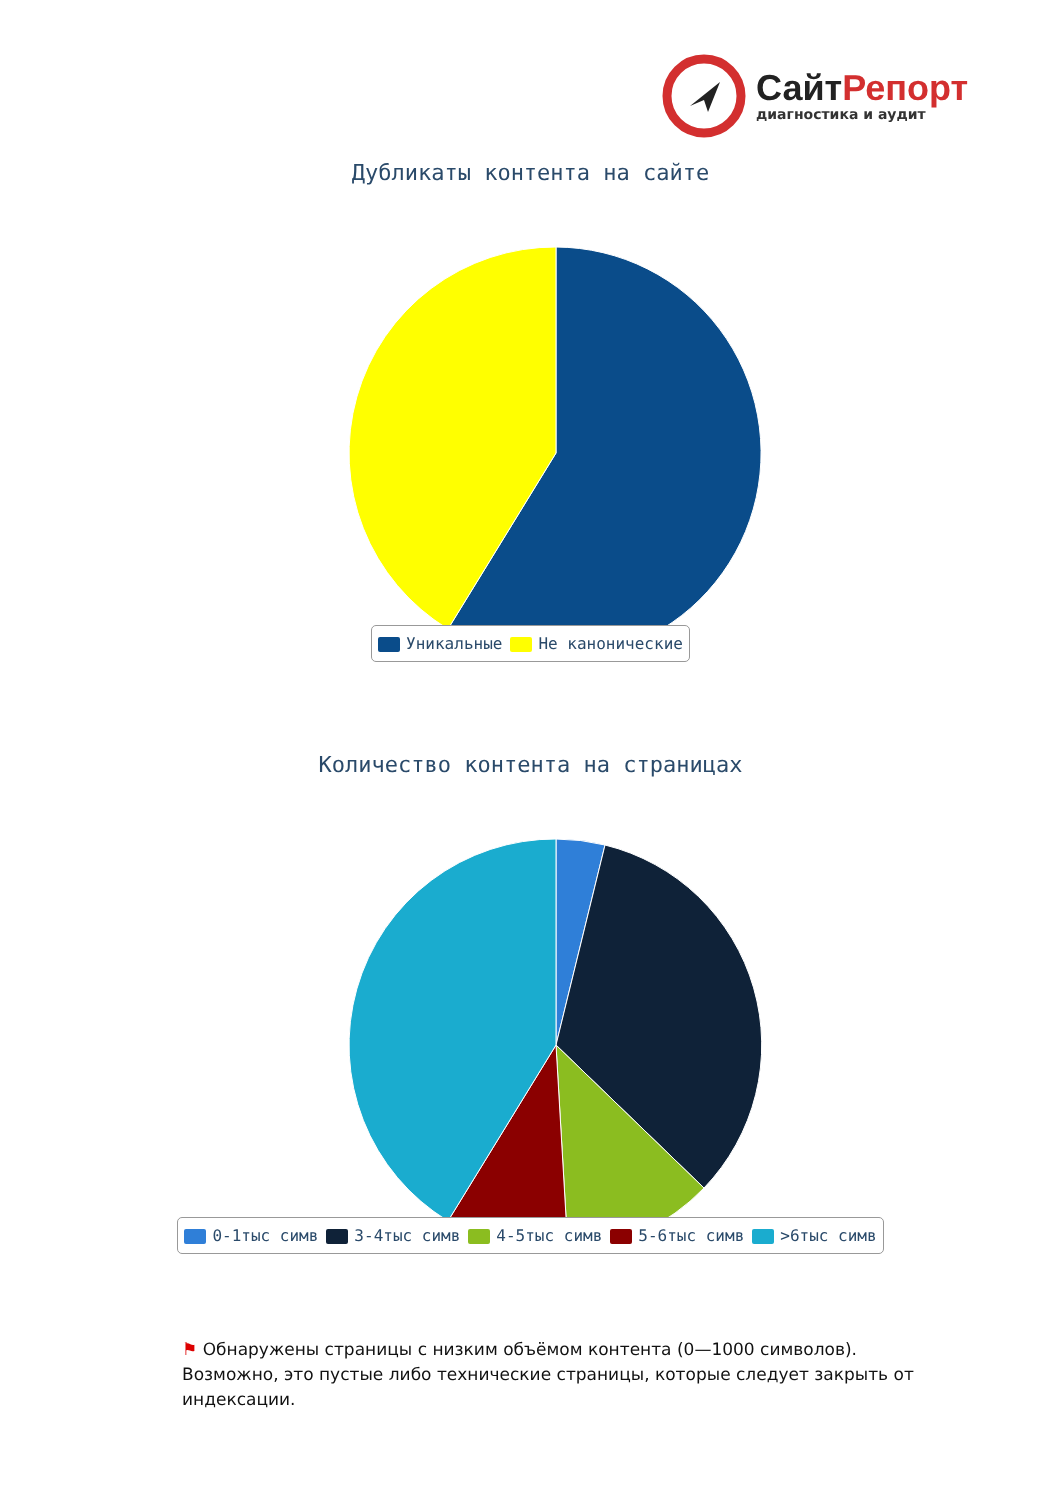СайтРепорт
диагностика и аудит
Дубликаты контента на сайте
Уникальные Не канонические
Количество контента на страницах
0-1тыс симв 3-4тыс симв 4-5тыс симв 5-6тыс симв >6тыс симв
⚑ Обнаружены страницы с низким объёмом контента (0—1000 символов). Возможно, это пустые либо технические страницы, которые следует закрыть от индексации.